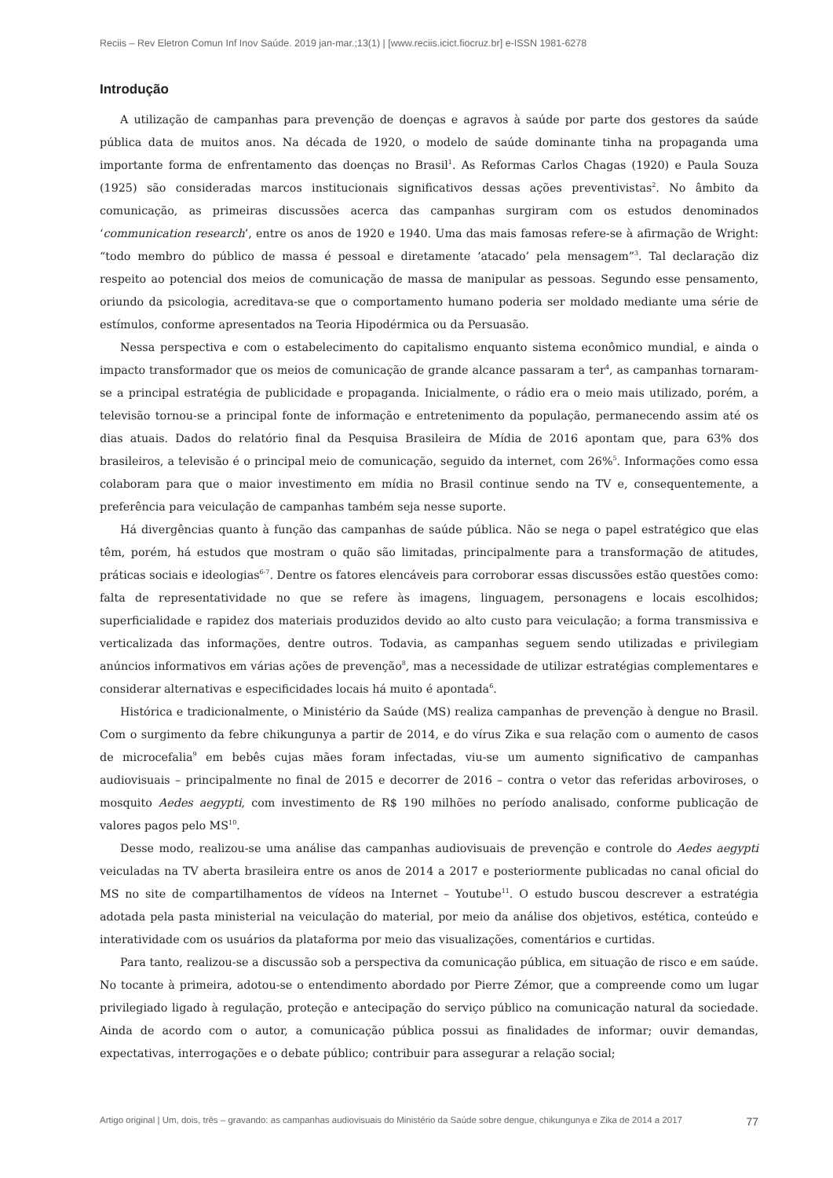Reciis – Rev Eletron Comun Inf Inov Saúde. 2019 jan-mar.;13(1) | [www.reciis.icict.fiocruz.br] e-ISSN 1981-6278
Introdução
A utilização de campanhas para prevenção de doenças e agravos à saúde por parte dos gestores da saúde pública data de muitos anos. Na década de 1920, o modelo de saúde dominante tinha na propaganda uma importante forma de enfrentamento das doenças no Brasil<sup>1</sup>. As Reformas Carlos Chagas (1920) e Paula Souza (1925) são consideradas marcos institucionais significativos dessas ações preventivistas<sup>2</sup>. No âmbito da comunicação, as primeiras discussões acerca das campanhas surgiram com os estudos denominados ‘communication research’, entre os anos de 1920 e 1940. Uma das mais famosas refere-se à afirmação de Wright: “todo membro do público de massa é pessoal e diretamente ‘atacado’ pela mensagem”<sup>3</sup>. Tal declaração diz respeito ao potencial dos meios de comunicação de massa de manipular as pessoas. Segundo esse pensamento, oriundo da psicologia, acreditava-se que o comportamento humano poderia ser moldado mediante uma série de estímulos, conforme apresentados na Teoria Hipodérmica ou da Persuasão.
Nessa perspectiva e com o estabelecimento do capitalismo enquanto sistema econômico mundial, e ainda o impacto transformador que os meios de comunicação de grande alcance passaram a ter<sup>4</sup>, as campanhas tornaram-se a principal estratégia de publicidade e propaganda. Inicialmente, o rádio era o meio mais utilizado, porém, a televisão tornou-se a principal fonte de informação e entretenimento da população, permanecendo assim até os dias atuais. Dados do relatório final da Pesquisa Brasileira de Mídia de 2016 apontam que, para 63% dos brasileiros, a televisão é o principal meio de comunicação, seguido da internet, com 26%<sup>5</sup>. Informações como essa colaboram para que o maior investimento em mídia no Brasil continue sendo na TV e, consequentemente, a preferência para veiculação de campanhas também seja nesse suporte.
Há divergências quanto à função das campanhas de saúde pública. Não se nega o papel estratégico que elas têm, porém, há estudos que mostram o quão são limitadas, principalmente para a transformação de atitudes, práticas sociais e ideologias<sup>6-7</sup>. Dentre os fatores elencáveis para corroborar essas discussões estão questões como: falta de representatividade no que se refere às imagens, linguagem, personagens e locais escolhidos; superficialidade e rapidez dos materiais produzidos devido ao alto custo para veiculação; a forma transmissiva e verticalizada das informações, dentre outros. Todavia, as campanhas seguem sendo utilizadas e privilegiam anúncios informativos em várias ações de prevenção<sup>8</sup>, mas a necessidade de utilizar estratégias complementares e considerar alternativas e especificidades locais há muito é apontada<sup>6</sup>.
Histórica e tradicionalmente, o Ministério da Saúde (MS) realiza campanhas de prevenção à dengue no Brasil. Com o surgimento da febre chikungunya a partir de 2014, e do vírus Zika e sua relação com o aumento de casos de microcefalia<sup>9</sup> em bebês cujas mães foram infectadas, viu-se um aumento significativo de campanhas audiovisuais – principalmente no final de 2015 e decorrer de 2016 – contra o vetor das referidas arboviroses, o mosquito Aedes aegypti, com investimento de R$ 190 milhões no período analisado, conforme publicação de valores pagos pelo MS<sup>10</sup>.
Desse modo, realizou-se uma análise das campanhas audiovisuais de prevenção e controle do Aedes aegypti veiculadas na TV aberta brasileira entre os anos de 2014 a 2017 e posteriormente publicadas no canal oficial do MS no site de compartilhamentos de vídeos na Internet – Youtube<sup>11</sup>. O estudo buscou descrever a estratégia adotada pela pasta ministerial na veiculação do material, por meio da análise dos objetivos, estética, conteúdo e interatividade com os usuários da plataforma por meio das visualizações, comentários e curtidas.
Para tanto, realizou-se a discussão sob a perspectiva da comunicação pública, em situação de risco e em saúde. No tocante à primeira, adotou-se o entendimento abordado por Pierre Zémor, que a compreende como um lugar privilegiado ligado à regulação, proteção e antecipação do serviço público na comunicação natural da sociedade. Ainda de acordo com o autor, a comunicação pública possui as finalidades de informar; ouvir demandas, expectativas, interrogações e o debate público; contribuir para assegurar a relação social;
Artigo original | Um, dois, três – gravando: as campanhas audiovisuais do Ministério da Saúde sobre dengue, chikungunya e Zika de 2014 a 2017 77